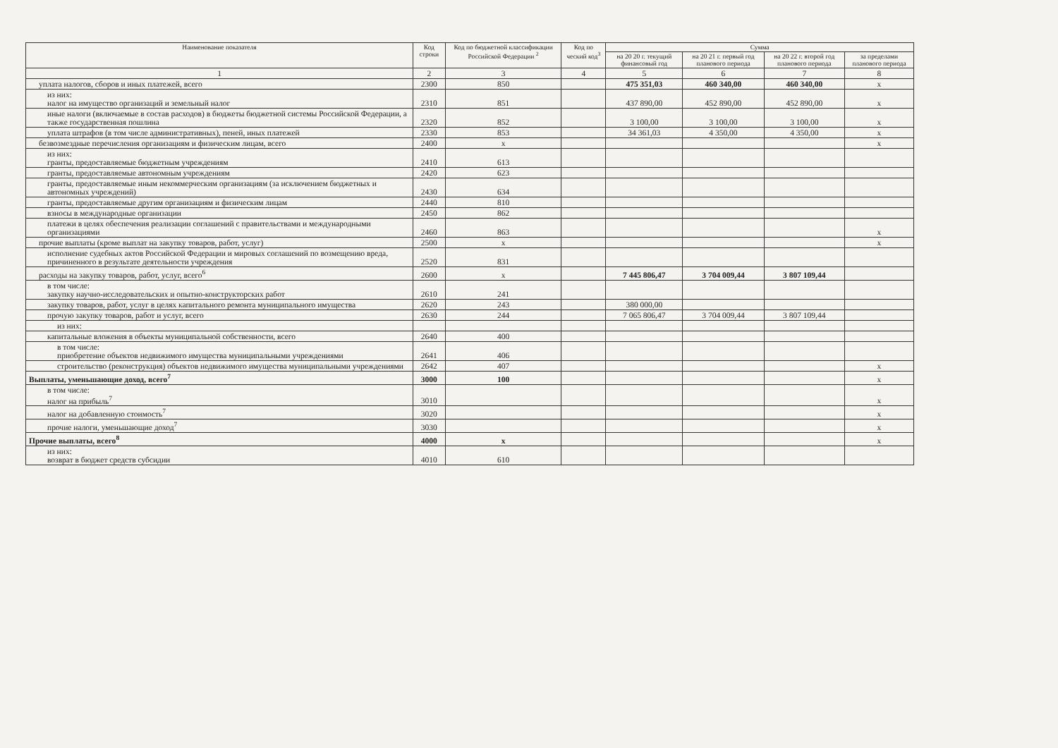| Наименование показателя | Код строки | Код по бюджетной классификации Российской Федерации <sup>2</sup> | Код по ческий код<sup>3</sup> | Сумма | | | |
| --- | --- | --- | --- | --- | --- | --- | --- |
| | | | | на 20 20 г. текущий финансовый год | на 20 21 г. первый год планового периода | на 20 22 г. второй год планового периода | за пределами планового периода |
| 1 | 2 | 3 | 4 | 5 | 6 | 7 | 8 |
| уплата налогов, сборов и иных платежей, всего | 2300 | 850 | | 475 351,03 | 460 340,00 | 460 340,00 | x |
| из них: налог на имущество организаций и земельный налог | 2310 | 851 | | 437 890,00 | 452 890,00 | 452 890,00 | x |
| иные налоги (включаемые в состав расходов) в бюджеты бюджетной системы Российской Федерации, а также государственная пошлина | 2320 | 852 | | 3 100,00 | 3 100,00 | 3 100,00 | x |
| уплата штрафов (в том числе административных), пеней, иных платежей | 2330 | 853 | | 34 361,03 | 4 350,00 | 4 350,00 | x |
| безвозмездные перечисления организациям и физическим лицам, всего | 2400 | x | | | | | x |
| из них: гранты, предоставляемые бюджетным учреждениям | 2410 | 613 | | | | | |
| гранты, предоставляемые автономным учреждениям | 2420 | 623 | | | | | |
| гранты, предоставляемые иным некоммерческим организациям (за исключением бюджетных и автономных учреждений) | 2430 | 634 | | | | | |
| гранты, предоставляемые другим организациям и физическим лицам | 2440 | 810 | | | | | |
| взносы в международные организации | 2450 | 862 | | | | | |
| платежи в целях обеспечения реализации соглашений с правительствами и международными организациями | 2460 | 863 | | | | | x |
| прочие выплаты (кроме выплат на закупку товаров, работ, услуг) | 2500 | x | | | | | x |
| исполнение судебных актов Российской Федерации и мировых соглашений по возмещению вреда, причиненного в результате деятельности учреждения | 2520 | 831 | | | | | |
| расходы на закупку товаров, работ, услуг, всего<sup>6</sup> | 2600 | x | | 7 445 806,47 | 3 704 009,44 | 3 807 109,44 | |
| в том числе: закупку научно-исследовательских и опытно-конструкторских работ | 2610 | 241 | | | | | |
| закупку товаров, работ, услуг в целях капитального ремонта муниципального имущества | 2620 | 243 | | 380 000,00 | | | |
| прочую закупку товаров, работ и услуг, всего | 2630 | 244 | | 7 065 806,47 | 3 704 009,44 | 3 807 109,44 | |
| из них: | | | | | | | |
| капитальные вложения в объекты муниципальной собственности, всего | 2640 | 400 | | | | | |
| в том числе: приобретение объектов недвижимого имущества муниципальными учреждениями | 2641 | 406 | | | | | |
| строительство (реконструкция) объектов недвижимого имущества муниципальными учреждениями | 2642 | 407 | | | | | x |
| Выплаты, уменьшающие доход, всего<sup>7</sup> | 3000 | 100 | | | | | x |
| в том числе: налог на прибыль<sup>7</sup> | 3010 | | | | | | x |
| налог на добавленную стоимость<sup>7</sup> | 3020 | | | | | | x |
| прочие налоги, уменьшающие доход<sup>7</sup> | 3030 | | | | | | x |
| Прочие выплаты, всего<sup>8</sup> | 4000 | x | | | | | x |
| из них: возврат в бюджет средств субсидии | 4010 | 610 | | | | | |